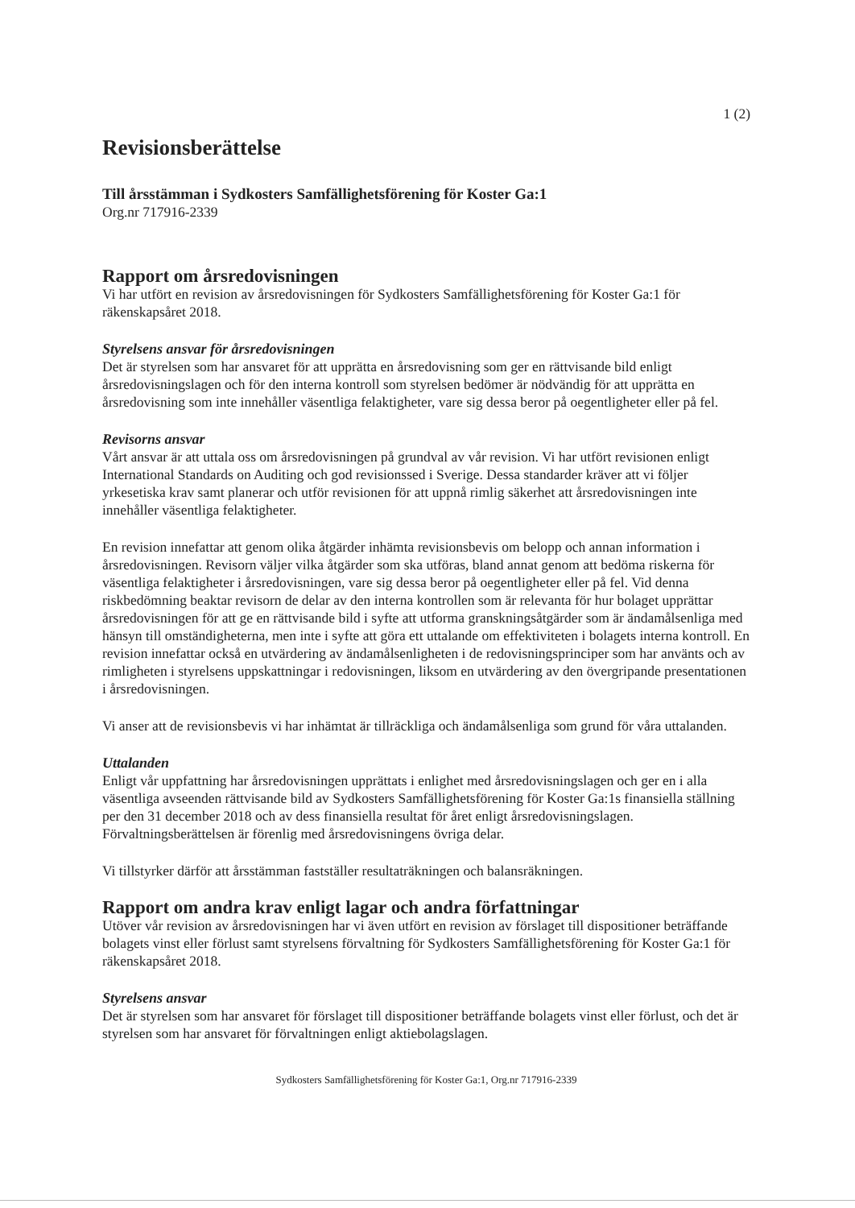1 (2)
Revisionsberättelse
Till årsstämman i Sydkosters Samfällighetsförening för Koster Ga:1
Org.nr 717916-2339
Rapport om årsredovisningen
Vi har utfört en revision av årsredovisningen för Sydkosters Samfällighetsförening för Koster Ga:1 för räkenskapsåret 2018.
Styrelsens ansvar för årsredovisningen
Det är styrelsen som har ansvaret för att upprätta en årsredovisning som ger en rättvisande bild enligt årsredovisningslagen och för den interna kontroll som styrelsen bedömer är nödvändig för att upprätta en årsredovisning som inte innehåller väsentliga felaktigheter, vare sig dessa beror på oegentligheter eller på fel.
Revisorns ansvar
Vårt ansvar är att uttala oss om årsredovisningen på grundval av vår revision. Vi har utfört revisionen enligt International Standards on Auditing och god revisionssed i Sverige. Dessa standarder kräver att vi följer yrkesetiska krav samt planerar och utför revisionen för att uppnå rimlig säkerhet att årsredovisningen inte innehåller väsentliga felaktigheter.
En revision innefattar att genom olika åtgärder inhämta revisionsbevis om belopp och annan information i årsredovisningen. Revisorn väljer vilka åtgärder som ska utföras, bland annat genom att bedöma riskerna för väsentliga felaktigheter i årsredovisningen, vare sig dessa beror på oegentligheter eller på fel. Vid denna riskbedömning beaktar revisorn de delar av den interna kontrollen som är relevanta för hur bolaget upprättar årsredovisningen för att ge en rättvisande bild i syfte att utforma granskningsåtgärder som är ändamålsenliga med hänsyn till omständigheterna, men inte i syfte att göra ett uttalande om effektiviteten i bolagets interna kontroll. En revision innefattar också en utvärdering av ändamålsenligheten i de redovisningsprinciper som har använts och av rimligheten i styrelsens uppskattningar i redovisningen, liksom en utvärdering av den övergripande presentationen i årsredovisningen.
Vi anser att de revisionsbevis vi har inhämtat är tillräckliga och ändamålsenliga som grund för våra uttalanden.
Uttalanden
Enligt vår uppfattning har årsredovisningen upprättats i enlighet med årsredovisningslagen och ger en i alla väsentliga avseenden rättvisande bild av Sydkosters Samfällighetsförening för Koster Ga:1s finansiella ställning per den 31 december 2018 och av dess finansiella resultat för året enligt årsredovisningslagen. Förvaltningsberättelsen är förenlig med årsredovisningens övriga delar.
Vi tillstyrker därför att årsstämman fastställer resultaträkningen och balansräkningen.
Rapport om andra krav enligt lagar och andra författningar
Utöver vår revision av årsredovisningen har vi även utfört en revision av förslaget till dispositioner beträffande bolagets vinst eller förlust samt styrelsens förvaltning för Sydkosters Samfällighetsförening för Koster Ga:1 för räkenskapsåret 2018.
Styrelsens ansvar
Det är styrelsen som har ansvaret för förslaget till dispositioner beträffande bolagets vinst eller förlust, och det är styrelsen som har ansvaret för förvaltningen enligt aktiebolagslagen.
Sydkosters Samfällighetsförening för Koster Ga:1, Org.nr 717916-2339